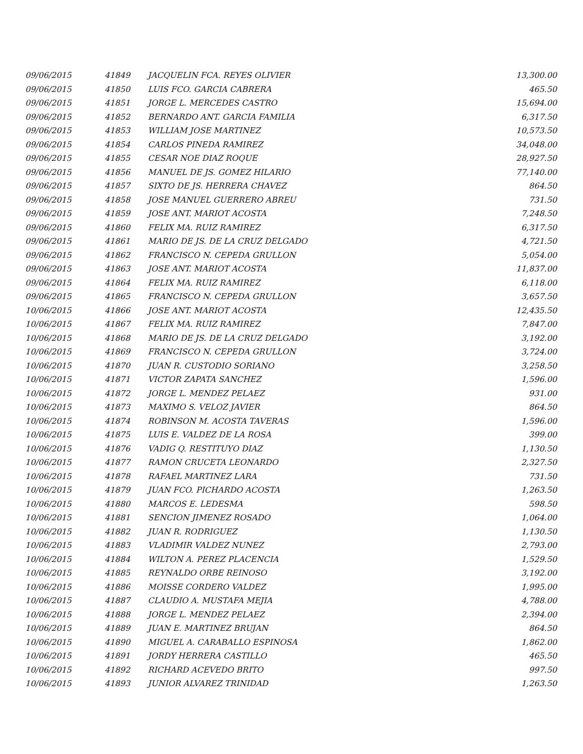| 09/06/2015 | 41849 | JACQUELIN FCA. REYES OLIVIER | 13,300.00 |
| 09/06/2015 | 41850 | LUIS FCO. GARCIA CABRERA | 465.50 |
| 09/06/2015 | 41851 | JORGE L. MERCEDES CASTRO | 15,694.00 |
| 09/06/2015 | 41852 | BERNARDO ANT. GARCIA FAMILIA | 6,317.50 |
| 09/06/2015 | 41853 | WILLIAM JOSE MARTINEZ | 10,573.50 |
| 09/06/2015 | 41854 | CARLOS PINEDA RAMIREZ | 34,048.00 |
| 09/06/2015 | 41855 | CESAR NOE DIAZ ROQUE | 28,927.50 |
| 09/06/2015 | 41856 | MANUEL DE JS. GOMEZ HILARIO | 77,140.00 |
| 09/06/2015 | 41857 | SIXTO DE JS. HERRERA CHAVEZ | 864.50 |
| 09/06/2015 | 41858 | JOSE MANUEL GUERRERO ABREU | 731.50 |
| 09/06/2015 | 41859 | JOSE ANT. MARIOT ACOSTA | 7,248.50 |
| 09/06/2015 | 41860 | FELIX MA. RUIZ RAMIREZ | 6,317.50 |
| 09/06/2015 | 41861 | MARIO DE JS. DE LA CRUZ DELGADO | 4,721.50 |
| 09/06/2015 | 41862 | FRANCISCO N. CEPEDA GRULLON | 5,054.00 |
| 09/06/2015 | 41863 | JOSE ANT. MARIOT ACOSTA | 11,837.00 |
| 09/06/2015 | 41864 | FELIX MA. RUIZ RAMIREZ | 6,118.00 |
| 09/06/2015 | 41865 | FRANCISCO N. CEPEDA GRULLON | 3,657.50 |
| 10/06/2015 | 41866 | JOSE ANT. MARIOT ACOSTA | 12,435.50 |
| 10/06/2015 | 41867 | FELIX MA. RUIZ RAMIREZ | 7,847.00 |
| 10/06/2015 | 41868 | MARIO DE JS. DE LA CRUZ DELGADO | 3,192.00 |
| 10/06/2015 | 41869 | FRANCISCO N. CEPEDA GRULLON | 3,724.00 |
| 10/06/2015 | 41870 | JUAN R. CUSTODIO SORIANO | 3,258.50 |
| 10/06/2015 | 41871 | VICTOR ZAPATA SANCHEZ | 1,596.00 |
| 10/06/2015 | 41872 | JORGE L. MENDEZ PELAEZ | 931.00 |
| 10/06/2015 | 41873 | MAXIMO S. VELOZ JAVIER | 864.50 |
| 10/06/2015 | 41874 | ROBINSON M. ACOSTA TAVERAS | 1,596.00 |
| 10/06/2015 | 41875 | LUIS E. VALDEZ DE LA ROSA | 399.00 |
| 10/06/2015 | 41876 | VADIG Q. RESTITUYO DIAZ | 1,130.50 |
| 10/06/2015 | 41877 | RAMON CRUCETA LEONARDO | 2,327.50 |
| 10/06/2015 | 41878 | RAFAEL MARTINEZ LARA | 731.50 |
| 10/06/2015 | 41879 | JUAN FCO. PICHARDO ACOSTA | 1,263.50 |
| 10/06/2015 | 41880 | MARCOS E. LEDESMA | 598.50 |
| 10/06/2015 | 41881 | SENCION JIMENEZ ROSADO | 1,064.00 |
| 10/06/2015 | 41882 | JUAN R. RODRIGUEZ | 1,130.50 |
| 10/06/2015 | 41883 | VLADIMIR VALDEZ NUNEZ | 2,793.00 |
| 10/06/2015 | 41884 | WILTON A. PEREZ PLACENCIA | 1,529.50 |
| 10/06/2015 | 41885 | REYNALDO ORBE REINOSO | 3,192.00 |
| 10/06/2015 | 41886 | MOISSE CORDERO VALDEZ | 1,995.00 |
| 10/06/2015 | 41887 | CLAUDIO A. MUSTAFA MEJIA | 4,788.00 |
| 10/06/2015 | 41888 | JORGE L. MENDEZ PELAEZ | 2,394.00 |
| 10/06/2015 | 41889 | JUAN E. MARTINEZ BRUJAN | 864.50 |
| 10/06/2015 | 41890 | MIGUEL A. CARABALLO ESPINOSA | 1,862.00 |
| 10/06/2015 | 41891 | JORDY HERRERA CASTILLO | 465.50 |
| 10/06/2015 | 41892 | RICHARD ACEVEDO BRITO | 997.50 |
| 10/06/2015 | 41893 | JUNIOR ALVAREZ TRINIDAD | 1,263.50 |